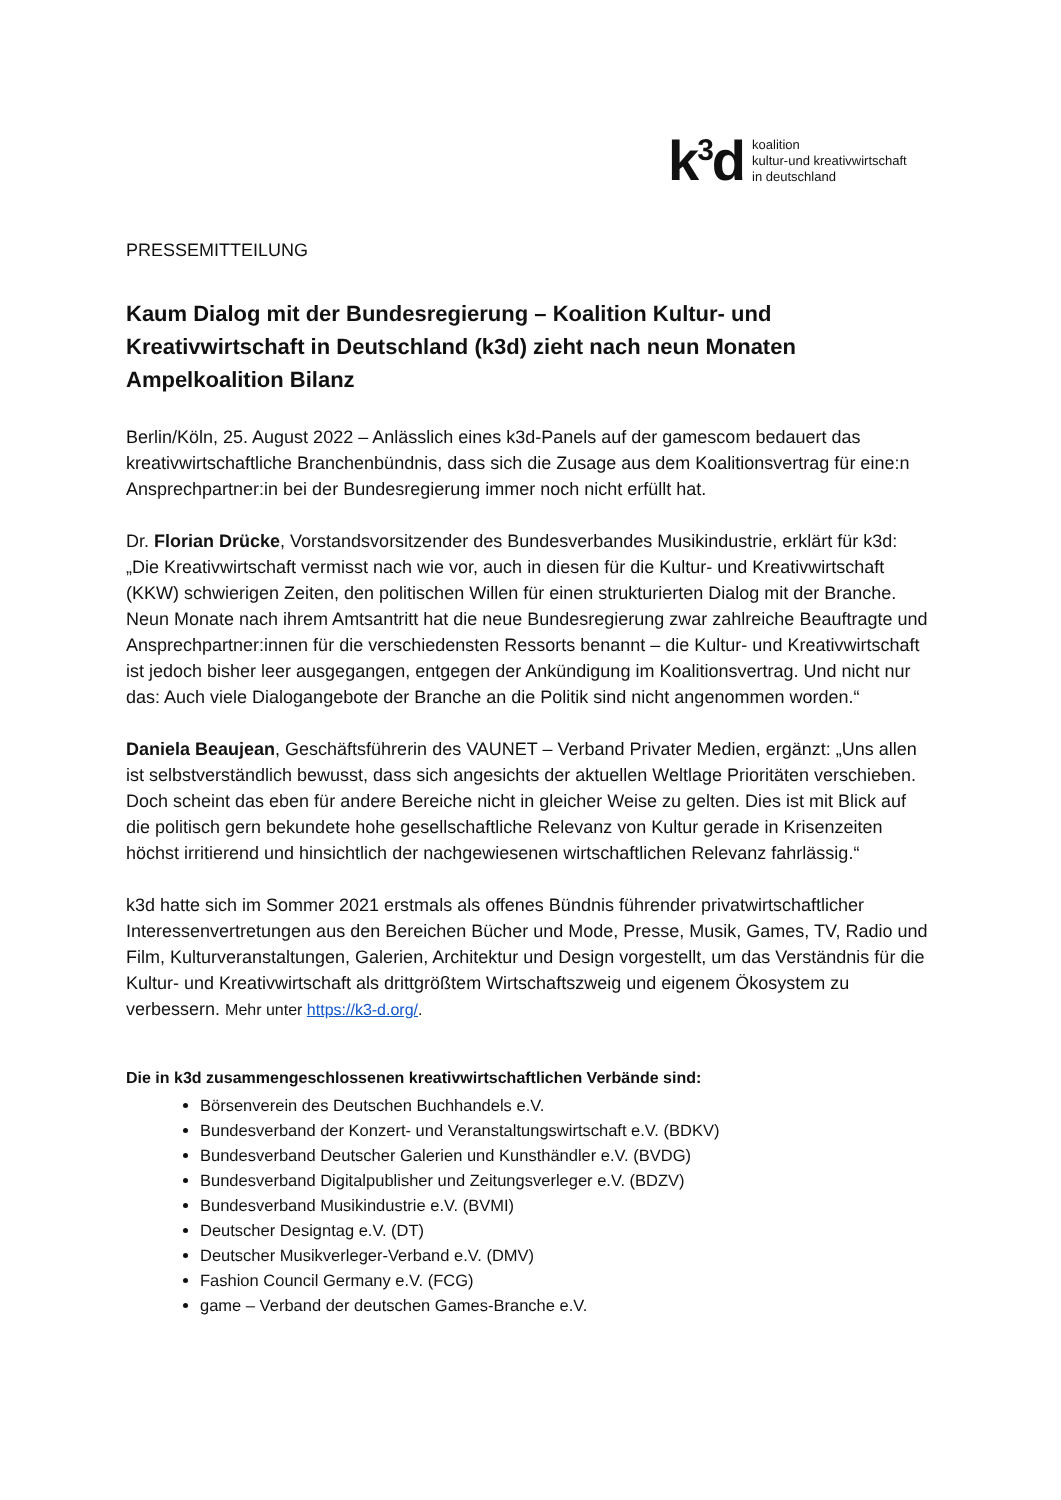k<sup>3</sup>d
koalition
kultur-und kreativwirtschaft
in deutschland
PRESSEMITTEILUNG
Kaum Dialog mit der Bundesregierung – Koalition Kultur- und Kreativwirtschaft in Deutschland (k3d) zieht nach neun Monaten Ampelkoalition Bilanz
Berlin/Köln, 25. August 2022 – Anlässlich eines k3d-Panels auf der gamescom bedauert das kreativwirtschaftliche Branchenbündnis, dass sich die Zusage aus dem Koalitionsvertrag für eine:n Ansprechpartner:in bei der Bundesregierung immer noch nicht erfüllt hat.
Dr. Florian Drücke, Vorstandsvorsitzender des Bundesverbandes Musikindustrie, erklärt für k3d: „Die Kreativwirtschaft vermisst nach wie vor, auch in diesen für die Kultur- und Kreativwirtschaft (KKW) schwierigen Zeiten, den politischen Willen für einen strukturierten Dialog mit der Branche. Neun Monate nach ihrem Amtsantritt hat die neue Bundesregierung zwar zahlreiche Beauftragte und Ansprechpartner:innen für die verschiedensten Ressorts benannt – die Kultur- und Kreativwirtschaft ist jedoch bisher leer ausgegangen, entgegen der Ankündigung im Koalitionsvertrag. Und nicht nur das: Auch viele Dialogangebote der Branche an die Politik sind nicht angenommen worden.“
Daniela Beaujean, Geschäftsführerin des VAUNET – Verband Privater Medien, ergänzt: „Uns allen ist selbstverständlich bewusst, dass sich angesichts der aktuellen Weltlage Prioritäten verschieben. Doch scheint das eben für andere Bereiche nicht in gleicher Weise zu gelten. Dies ist mit Blick auf die politisch gern bekundete hohe gesellschaftliche Relevanz von Kultur gerade in Krisenzeiten höchst irritierend und hinsichtlich der nachgewiesenen wirtschaftlichen Relevanz fahrlässig.“
k3d hatte sich im Sommer 2021 erstmals als offenes Bündnis führender privatwirtschaftlicher Interessenvertretungen aus den Bereichen Bücher und Mode, Presse, Musik, Games, TV, Radio und Film, Kulturveranstaltungen, Galerien, Architektur und Design vorgestellt, um das Verständnis für die Kultur- und Kreativwirtschaft als drittgrößtem Wirtschaftszweig und eigenem Ökosystem zu verbessern. Mehr unter https://k3-d.org/.
Die in k3d zusammengeschlossenen kreativwirtschaftlichen Verbände sind:
Börsenverein des Deutschen Buchhandels e.V.
Bundesverband der Konzert- und Veranstaltungswirtschaft e.V. (BDKV)
Bundesverband Deutscher Galerien und Kunsthändler e.V. (BVDG)
Bundesverband Digitalpublisher und Zeitungsverleger e.V. (BDZV)
Bundesverband Musikindustrie e.V. (BVMI)
Deutscher Designtag e.V. (DT)
Deutscher Musikverleger-Verband e.V. (DMV)
Fashion Council Germany e.V. (FCG)
game – Verband der deutschen Games-Branche e.V.